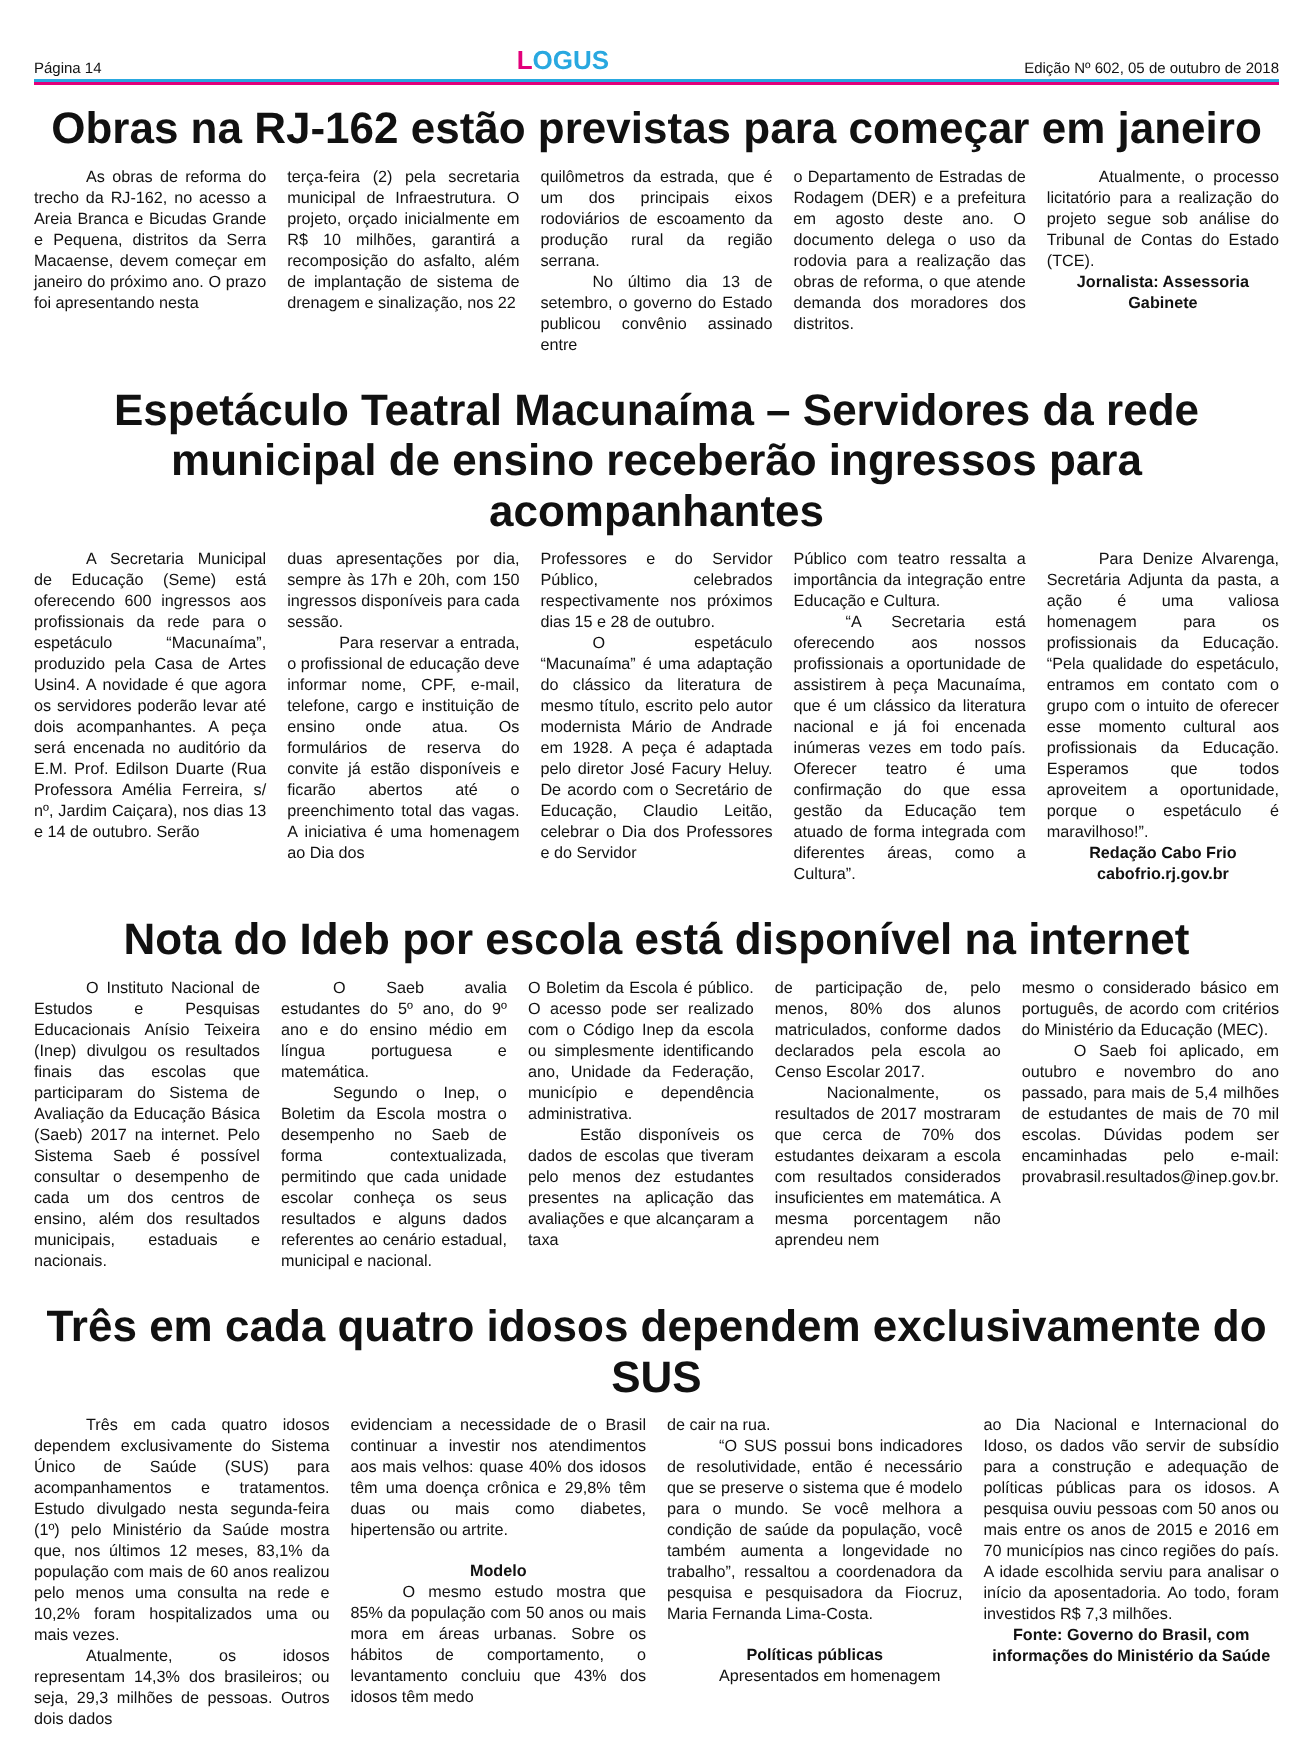Página 14
LOGUS
Edição Nº 602, 05 de outubro de 2018
Obras na RJ-162 estão previstas para começar em janeiro
As obras de reforma do trecho da RJ-162, no acesso a Areia Branca e Bicudas Grande e Pequena, distritos da Serra Macaense, devem começar em janeiro do próximo ano. O prazo foi apresentando nesta
terça-feira (2) pela secretaria municipal de Infraestrutura. O projeto, orçado inicialmente em R$ 10 milhões, garantirá a recomposição do asfalto, além de implantação de sistema de drenagem e sinalização, nos 22
quilômetros da estrada, que é um dos principais eixos rodoviários de escoamento da produção rural da região serrana.
No último dia 13 de setembro, o governo do Estado publicou convênio assinado entre
o Departamento de Estradas de Rodagem (DER) e a prefeitura em agosto deste ano. O documento delega o uso da rodovia para a realização das obras de reforma, o que atende demanda dos moradores dos distritos.
Atualmente, o processo licitatório para a realização do projeto segue sob análise do Tribunal de Contas do Estado (TCE).
Jornalista: Assessoria Gabinete
Espetáculo Teatral Macunaíma – Servidores da rede municipal de ensino receberão ingressos para acompanhantes
A Secretaria Municipal de Educação (Seme) está oferecendo 600 ingressos aos profissionais da rede para o espetáculo “Macunaíma”, produzido pela Casa de Artes Usin4. A novidade é que agora os servidores poderão levar até dois acompanhantes. A peça será encenada no auditório da E.M. Prof. Edilson Duarte (Rua Professora Amélia Ferreira, s/ nº, Jardim Caiçara), nos dias 13 e 14 de outubro. Serão
duas apresentações por dia, sempre às 17h e 20h, com 150 ingressos disponíveis para cada sessão.
Para reservar a entrada, o profissional de educação deve informar nome, CPF, e-mail, telefone, cargo e instituição de ensino onde atua. Os formulários de reserva do convite já estão disponíveis e ficarão abertos até o preenchimento total das vagas. A iniciativa é uma homenagem ao Dia dos
Professores e do Servidor Público, celebrados respectivamente nos próximos dias 15 e 28 de outubro.
O espetáculo “Macunaíma” é uma adaptação do clássico da literatura de mesmo título, escrito pelo autor modernista Mário de Andrade em 1928. A peça é adaptada pelo diretor José Facury Heluy. De acordo com o Secretário de Educação, Claudio Leitão, celebrar o Dia dos Professores e do Servidor
Público com teatro ressalta a importância da integração entre Educação e Cultura.
“A Secretaria está oferecendo aos nossos profissionais a oportunidade de assistirem à peça Macunaíma, que é um clássico da literatura nacional e já foi encenada inúmeras vezes em todo país. Oferecer teatro é uma confirmação do que essa gestão da Educação tem atuado de forma integrada com diferentes áreas, como a Cultura”.
Para Denize Alvarenga, Secretária Adjunta da pasta, a ação é uma valiosa homenagem para os profissionais da Educação. “Pela qualidade do espetáculo, entramos em contato com o grupo com o intuito de oferecer esse momento cultural aos profissionais da Educação. Esperamos que todos aproveitem a oportunidade, porque o espetáculo é maravilhoso!”.
Redação Cabo Frio
cabofrio.rj.gov.br
Nota do Ideb por escola está disponível na internet
O Instituto Nacional de Estudos e Pesquisas Educacionais Anísio Teixeira (Inep) divulgou os resultados finais das escolas que participaram do Sistema de Avaliação da Educação Básica (Saeb) 2017 na internet. Pelo Sistema Saeb é possível consultar o desempenho de cada um dos centros de ensino, além dos resultados municipais, estaduais e nacionais.
O Saeb avalia estudantes do 5º ano, do 9º ano e do ensino médio em língua portuguesa e matemática.
Segundo o Inep, o Boletim da Escola mostra o desempenho no Saeb de forma contextualizada, permitindo que cada unidade escolar conheça os seus resultados e alguns dados referentes ao cenário estadual, municipal e nacional.
O Boletim da Escola é público. O acesso pode ser realizado com o Código Inep da escola ou simplesmente identificando ano, Unidade da Federação, município e dependência administrativa.
Estão disponíveis os dados de escolas que tiveram pelo menos dez estudantes presentes na aplicação das avaliações e que alcançaram a taxa
de participação de, pelo menos, 80% dos alunos matriculados, conforme dados declarados pela escola ao Censo Escolar 2017.
Nacionalmente, os resultados de 2017 mostraram que cerca de 70% dos estudantes deixaram a escola com resultados considerados insuficientes em matemática. A mesma porcentagem não aprendeu nem
mesmo o considerado básico em português, de acordo com critérios do Ministério da Educação (MEC).
O Saeb foi aplicado, em outubro e novembro do ano passado, para mais de 5,4 milhões de estudantes de mais de 70 mil escolas. Dúvidas podem ser encaminhadas pelo e-mail: provabrasil.resultados@inep.gov.br.
Três em cada quatro idosos dependem exclusivamente do SUS
Três em cada quatro idosos dependem exclusivamente do Sistema Único de Saúde (SUS) para acompanhamentos e tratamentos. Estudo divulgado nesta segunda-feira (1º) pelo Ministério da Saúde mostra que, nos últimos 12 meses, 83,1% da população com mais de 60 anos realizou pelo menos uma consulta na rede e 10,2% foram hospitalizados uma ou mais vezes.
Atualmente, os idosos representam 14,3% dos brasileiros; ou seja, 29,3 milhões de pessoas. Outros dois dados
evidenciam a necessidade de o Brasil continuar a investir nos atendimentos aos mais velhos: quase 40% dos idosos têm uma doença crônica e 29,8% têm duas ou mais como diabetes, hipertensão ou artrite.
Modelo
O mesmo estudo mostra que 85% da população com 50 anos ou mais mora em áreas urbanas. Sobre os hábitos de comportamento, o levantamento concluiu que 43% dos idosos têm medo
de cair na rua.
“O SUS possui bons indicadores de resolutividade, então é necessário que se preserve o sistema que é modelo para o mundo. Se você melhora a condição de saúde da população, você também aumenta a longevidade no trabalho”, ressaltou a coordenadora da pesquisa e pesquisadora da Fiocruz, Maria Fernanda Lima-Costa.
Políticas públicas
Apresentados em homenagem
ao Dia Nacional e Internacional do Idoso, os dados vão servir de subsídio para a construção e adequação de políticas públicas para os idosos. A pesquisa ouviu pessoas com 50 anos ou mais entre os anos de 2015 e 2016 em 70 municípios nas cinco regiões do país. A idade escolhida serviu para analisar o início da aposentadoria. Ao todo, foram investidos R$ 7,3 milhões.
Fonte: Governo do Brasil, com informações do Ministério da Saúde